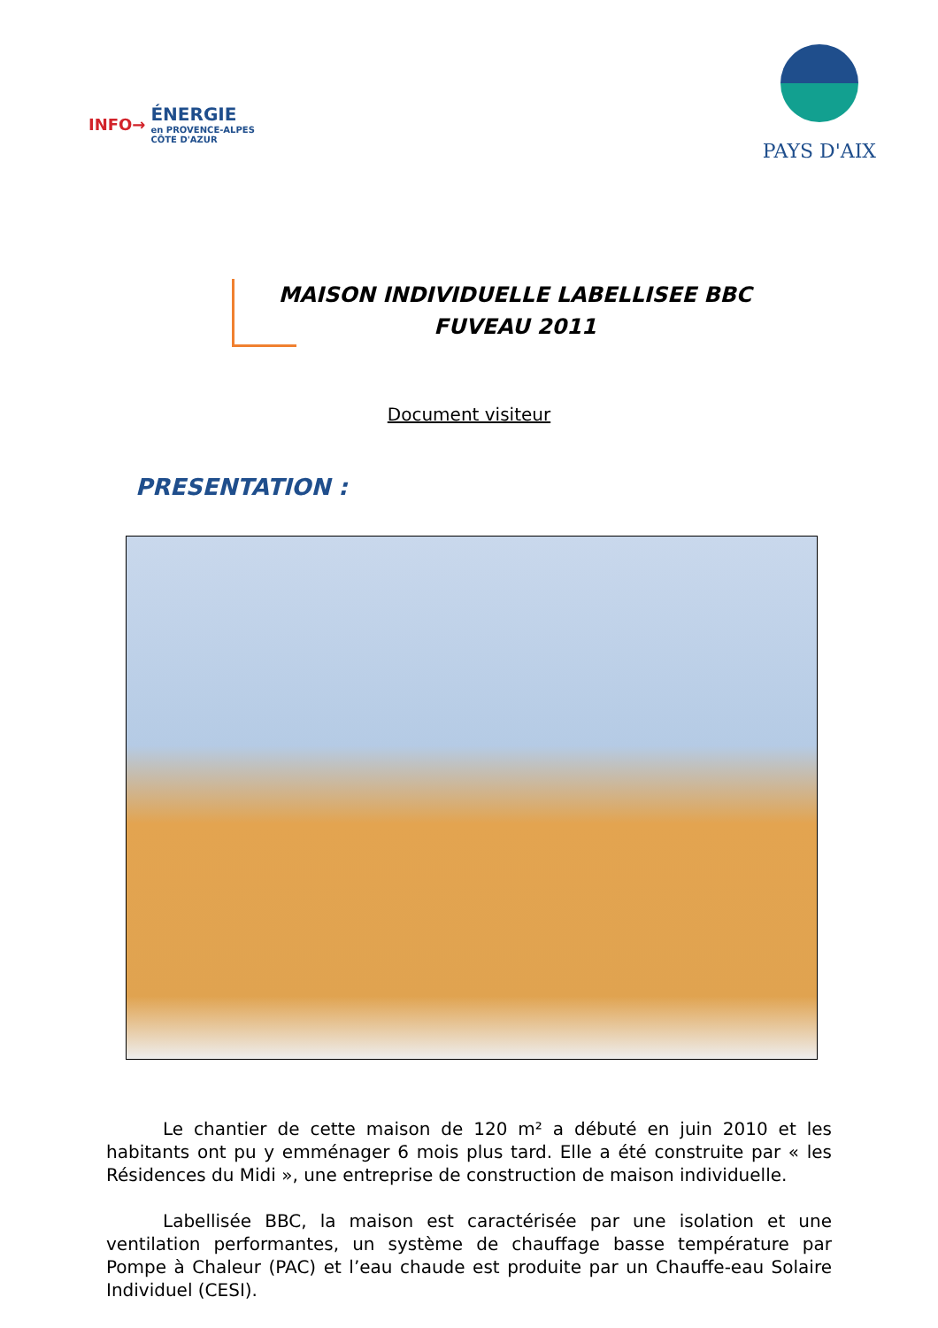INFO→
ÉNERGIE
en PROVENCE-ALPES
CÔTE D'AZUR
PAYS D'AIX
MAISON INDIVIDUELLE LABELLISEE BBC
FUVEAU 2011
Document visiteur
PRESENTATION :
Le chantier de cette maison de 120 m² a débuté en juin 2010 et les habitants ont pu y emménager 6 mois plus tard. Elle a été construite par « les Résidences du Midi », une entreprise de construction de maison individuelle.
Labellisée BBC, la maison est caractérisée par une isolation et une ventilation performantes, un système de chauffage basse température par Pompe à Chaleur (PAC) et l’eau chaude est produite par un Chauffe-eau Solaire Individuel (CESI).